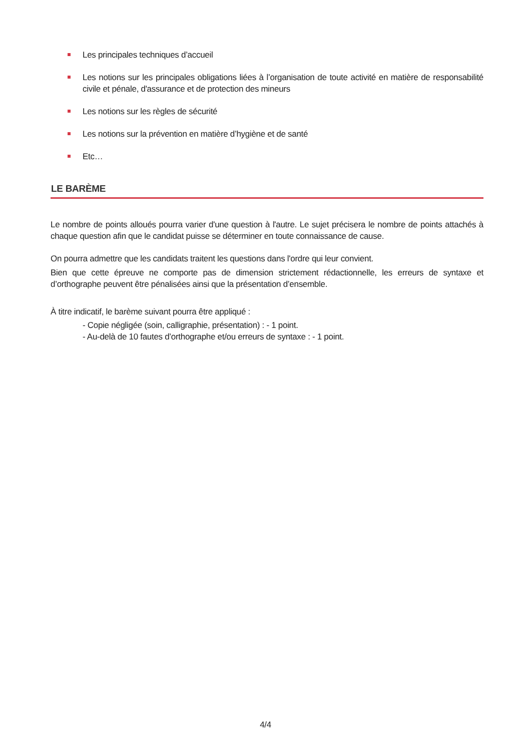Les principales techniques d’accueil
Les notions sur les principales obligations liées à l’organisation de toute activité en matière de responsabilité civile et pénale, d'assurance et de protection des mineurs
Les notions sur les règles de sécurité
Les notions sur la prévention en matière d’hygiène et de santé
Etc…
LE BARÈME
Le nombre de points alloués pourra varier d'une question à l'autre. Le sujet précisera le nombre de points attachés à chaque question afin que le candidat puisse se déterminer en toute connaissance de cause.
On pourra admettre que les candidats traitent les questions dans l'ordre qui leur convient.
Bien que cette épreuve ne comporte pas de dimension strictement rédactionnelle, les erreurs de syntaxe et d’orthographe peuvent être pénalisées ainsi que la présentation d’ensemble.
À titre indicatif, le barème suivant pourra être appliqué :
- Copie négligée (soin, calligraphie, présentation) : - 1 point.
- Au-delà de 10 fautes d’orthographe et/ou erreurs de syntaxe : - 1 point.
4/4